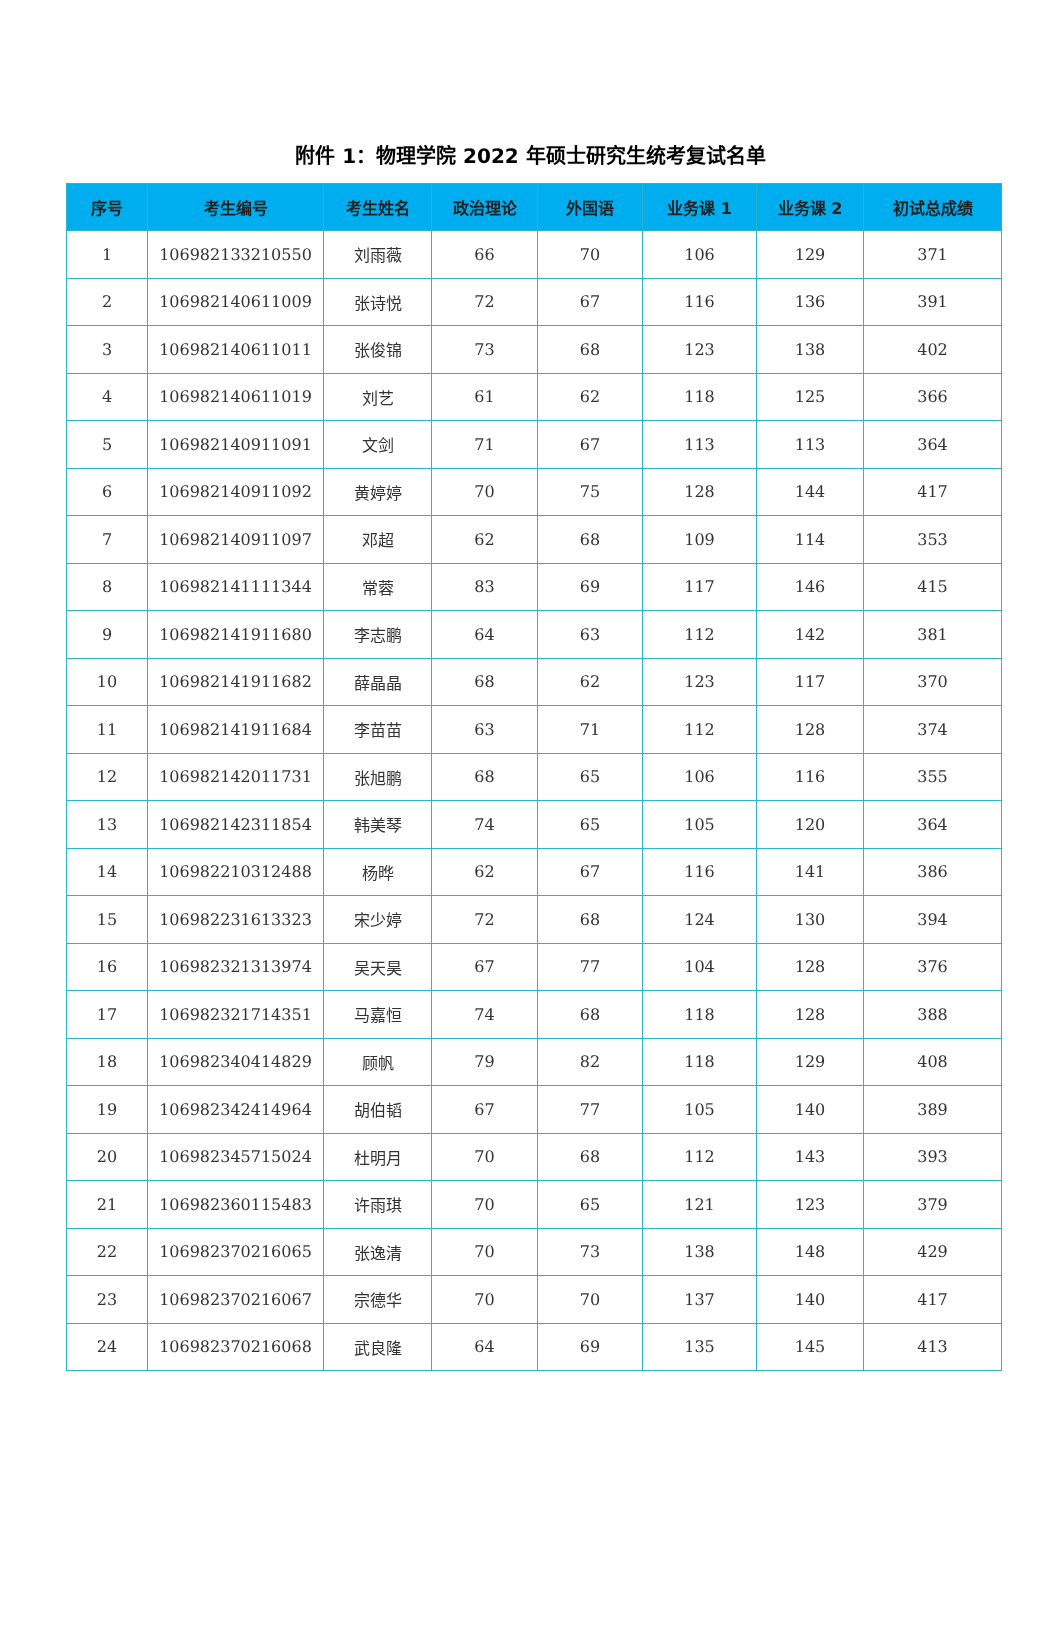附件 1：物理学院 2022 年硕士研究生统考复试名单
| 序号 | 考生编号 | 考生姓名 | 政治理论 | 外国语 | 业务课 1 | 业务课 2 | 初试总成绩 |
| --- | --- | --- | --- | --- | --- | --- | --- |
| 1 | 106982133210550 | 刘雨薇 | 66 | 70 | 106 | 129 | 371 |
| 2 | 106982140611009 | 张诗悦 | 72 | 67 | 116 | 136 | 391 |
| 3 | 106982140611011 | 张俊锦 | 73 | 68 | 123 | 138 | 402 |
| 4 | 106982140611019 | 刘艺 | 61 | 62 | 118 | 125 | 366 |
| 5 | 106982140911091 | 文剑 | 71 | 67 | 113 | 113 | 364 |
| 6 | 106982140911092 | 黄婷婷 | 70 | 75 | 128 | 144 | 417 |
| 7 | 106982140911097 | 邓超 | 62 | 68 | 109 | 114 | 353 |
| 8 | 106982141111344 | 常蓉 | 83 | 69 | 117 | 146 | 415 |
| 9 | 106982141911680 | 李志鹏 | 64 | 63 | 112 | 142 | 381 |
| 10 | 106982141911682 | 薛晶晶 | 68 | 62 | 123 | 117 | 370 |
| 11 | 106982141911684 | 李苗苗 | 63 | 71 | 112 | 128 | 374 |
| 12 | 106982142011731 | 张旭鹏 | 68 | 65 | 106 | 116 | 355 |
| 13 | 106982142311854 | 韩美琴 | 74 | 65 | 105 | 120 | 364 |
| 14 | 106982210312488 | 杨晔 | 62 | 67 | 116 | 141 | 386 |
| 15 | 106982231613323 | 宋少婷 | 72 | 68 | 124 | 130 | 394 |
| 16 | 106982321313974 | 吴天昊 | 67 | 77 | 104 | 128 | 376 |
| 17 | 106982321714351 | 马嘉恒 | 74 | 68 | 118 | 128 | 388 |
| 18 | 106982340414829 | 顾帆 | 79 | 82 | 118 | 129 | 408 |
| 19 | 106982342414964 | 胡伯韬 | 67 | 77 | 105 | 140 | 389 |
| 20 | 106982345715024 | 杜明月 | 70 | 68 | 112 | 143 | 393 |
| 21 | 106982360115483 | 许雨琪 | 70 | 65 | 121 | 123 | 379 |
| 22 | 106982370216065 | 张逸清 | 70 | 73 | 138 | 148 | 429 |
| 23 | 106982370216067 | 宗德华 | 70 | 70 | 137 | 140 | 417 |
| 24 | 106982370216068 | 武良隆 | 64 | 69 | 135 | 145 | 413 |